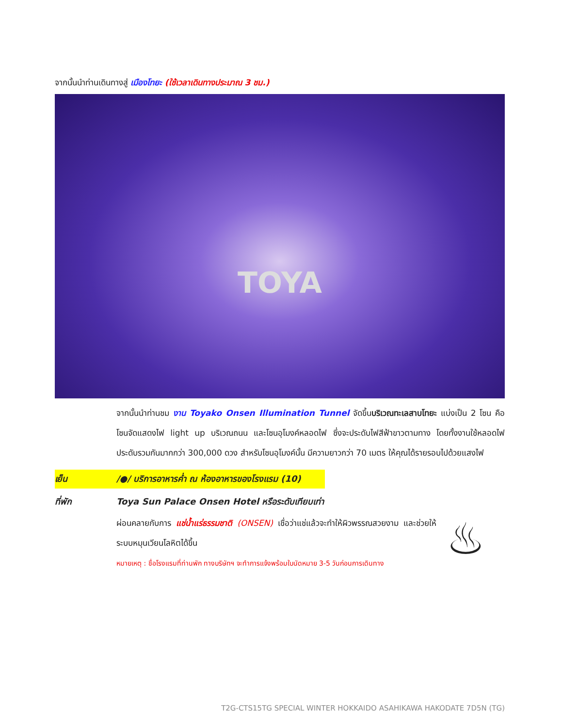จากนั้นนำท่านเดินทางสู่ เมืองโทยะ (ใช้เวลาเดินทางประมาณ 3 ชม.)
TOYA
จากนั้นนำท่านชม งาน Toyako Onsen Illumination Tunnel จัดขึ้นบริเวณทะเลสาบโทยะ แบ่งเป็น 2 โซน คือโซนจัดแสดงไฟ light up บริเวณถนน และโซนอุโมงค์หลอดไฟ ซึ่งจะประดับไฟสีฟ้าขาวตามทาง โดยทั้งงานใช้หลอดไฟประดับรวมกันมากกว่า 300,000 ดวง สำหรับโซนอุโมงค์นั้น มีความยาวกว่า 70 เมตร ให้คุณได้รายรอบไปด้วยแสงไฟ
เย็น /●/ บริการอาหารค่ำ ณ ห้องอาหารของโรงแรม (10)
ที่พัก Toya Sun Palace Onsen Hotel หรือระดับเทียบเท่า
ผ่อนคลายกับการ แช่น้ำแร่ธรรมชาติ (ONSEN) เชื่อว่าแช่แล้วจะทำให้ผิวพรรณสวยงาม และช่วยให้ระบบหมุนเวียนโลหิตได้ขึ้น
หมายเหตุ : ชื่อโรงแรมที่ท่านพัก ทางบริษัทฯ จะทำการแจ้งพร้อมใบนัดหมาย 3-5 วันก่อนการเดินทาง
♨
T2G-CTS15TG SPECIAL WINTER HOKKAIDO ASAHIKAWA HAKODATE 7D5N (TG)